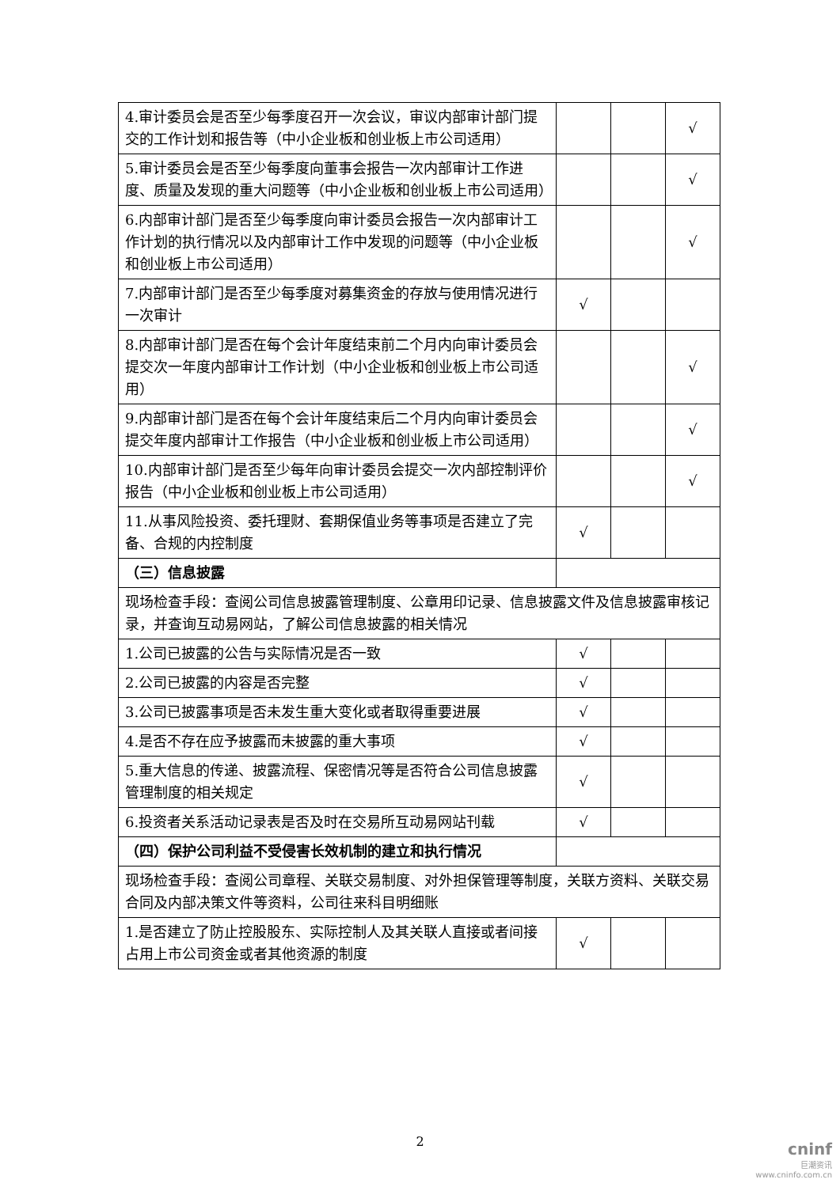| 4.审计委员会是否至少每季度召开一次会议，审议内部审计部门提交的工作计划和报告等（中小企业板和创业板上市公司适用） | | | √ |
| 5.审计委员会是否至少每季度向董事会报告一次内部审计工作进度、质量及发现的重大问题等（中小企业板和创业板上市公司适用） | | | √ |
| 6.内部审计部门是否至少每季度向审计委员会报告一次内部审计工作计划的执行情况以及内部审计工作中发现的问题等（中小企业板和创业板上市公司适用） | | | √ |
| 7.内部审计部门是否至少每季度对募集资金的存放与使用情况进行一次审计 | √ | | |
| 8.内部审计部门是否在每个会计年度结束前二个月内向审计委员会提交次一年度内部审计工作计划（中小企业板和创业板上市公司适用） | | | √ |
| 9.内部审计部门是否在每个会计年度结束后二个月内向审计委员会提交年度内部审计工作报告（中小企业板和创业板上市公司适用） | | | √ |
| 10.内部审计部门是否至少每年向审计委员会提交一次内部控制评价报告（中小企业板和创业板上市公司适用） | | | √ |
| 11.从事风险投资、委托理财、套期保值业务等事项是否建立了完备、合规的内控制度 | √ | | |
| （三）信息披露 | | | |
| 现场检查手段：查阅公司信息披露管理制度、公章用印记录、信息披露文件及信息披露审核记录，并查询互动易网站，了解公司信息披露的相关情况 | | | |
| 1.公司已披露的公告与实际情况是否一致 | √ | | |
| 2.公司已披露的内容是否完整 | √ | | |
| 3.公司已披露事项是否未发生重大变化或者取得重要进展 | √ | | |
| 4.是否不存在应予披露而未披露的重大事项 | √ | | |
| 5.重大信息的传递、披露流程、保密情况等是否符合公司信息披露管理制度的相关规定 | √ | | |
| 6.投资者关系活动记录表是否及时在交易所互动易网站刊载 | √ | | |
| （四）保护公司利益不受侵害长效机制的建立和执行情况 | | | |
| 现场检查手段：查阅公司章程、关联交易制度、对外担保管理等制度，关联方资料、关联交易合同及内部决策文件等资料，公司往来科目明细账 | | | |
| 1.是否建立了防止控股股东、实际控制人及其关联人直接或者间接占用上市公司资金或者其他资源的制度 | √ | | |
2
cninf
巨潮资讯
www.cninfo.com.cn